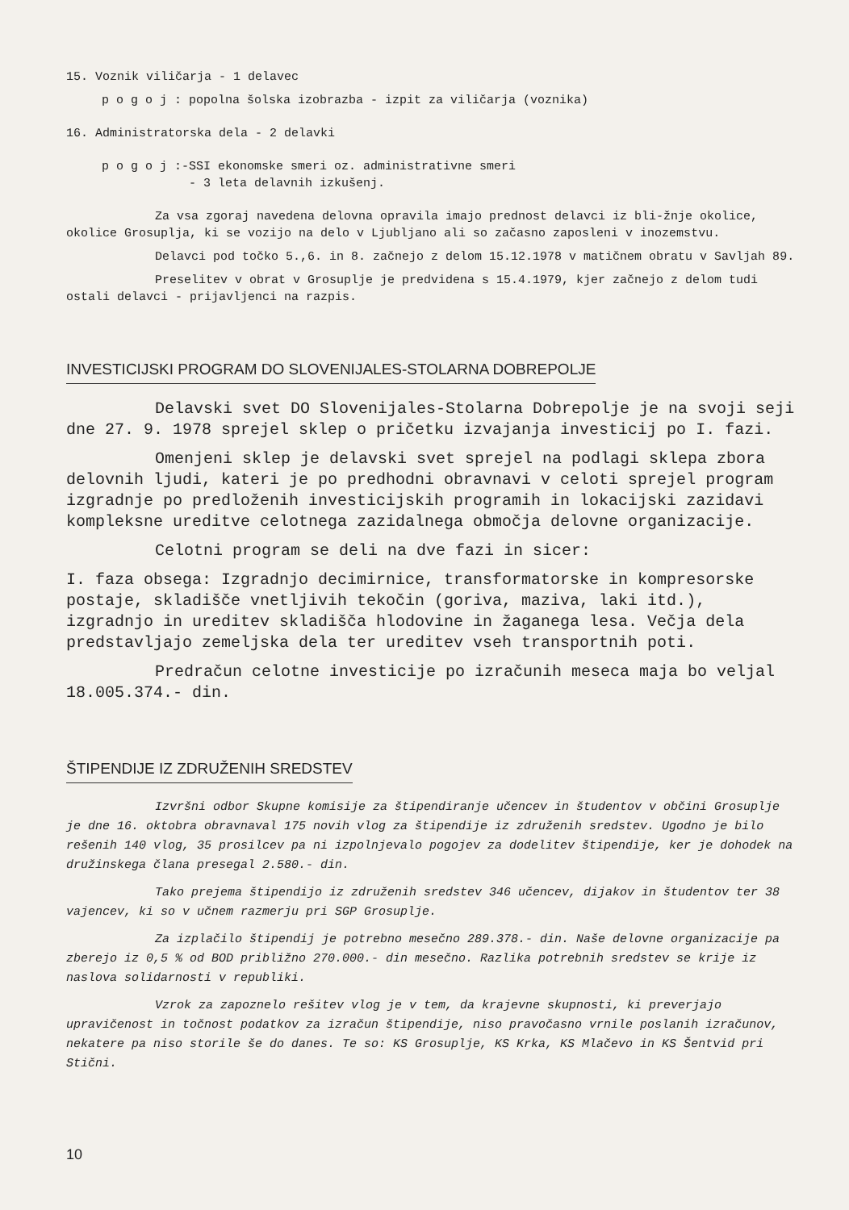15. Voznik viličarja - 1 delavec
p o g o j : popolna šolska izobrazba - izpit za viličarja (voznika)
16. Administratorska dela - 2 delavki
p o g o j :-SSI ekonomske smeri oz. administrativne smeri
- 3 leta delavnih izkušenj.
Za vsa zgoraj navedena delovna opravila imajo prednost delavci iz bli-žnje okolice, okolice Grosuplja, ki se vozijo na delo v Ljubljano ali so začasno zaposleni v inozemstvu.
Delavci pod točko 5.,6. in 8. začnejo z delom 15.12.1978 v matičnem obratu v Savljah 89.
Preselitev v obrat v Grosuplje je predvidena s 15.4.1979, kjer začnejo z delom tudi ostali delavci - prijavljenci na razpis.
INVESTICIJSKI PROGRAM DO SLOVENIJALES-STOLARNA DOBREPOLJE
Delavski svet DO Slovenijales-Stolarna Dobrepolje je na svoji seji dne 27. 9. 1978 sprejel sklep o pričetku izvajanja investicij po I. fazi.
Omenjeni sklep je delavski svet sprejel na podlagi sklepa zbora delovnih ljudi, kateri je po predhodni obravnavi v celoti sprejel program izgradnje po predloženih investicijskih programih in lokacijski zazidavi kompleksne ureditve celotnega zazidalnega območja delovne organizacije.
Celotni program se deli na dve fazi in sicer:
I. faza obsega: Izgradnjo decimirnice, transformatorske in kompresorske postaje, skladišče vnetljivih tekočin (goriva, maziva, laki itd.), izgradnjo in ureditev skladišča hlodovine in žaganega lesa. Večja dela predstavljajo zemeljska dela ter ureditev vseh transportnih poti.
Predračun celotne investicije po izračunih meseca maja bo veljal 18.005.374.- din.
ŠTIPENDIJE IZ ZDRUŽENIH SREDSTEV
Izvršni odbor Skupne komisije za štipendiranje učencev in študentov v občini Grosuplje je dne 16. oktobra obravnaval 175 novih vlog za štipendije iz združenih sredstev. Ugodno je bilo rešenih 140 vlog, 35 prosilcev pa ni izpolnjevalo pogojev za dodelitev štipendije, ker je dohodek na družinskega člana presegal 2.580.- din.
Tako prejema štipendijo iz združenih sredstev 346 učencev, dijakov in študentov ter 38 vajencev, ki so v učnem razmerju pri SGP Grosuplje.
Za izplačilo štipendij je potrebno mesečno 289.378.- din. Naše delovne organizacije pa zberejo iz 0,5 % od BOD približno 270.000.- din mesečno. Razlika potrebnih sredstev se krije iz naslova solidarnosti v republiki.
Vzrok za zapoznelo rešitev vlog je v tem, da krajevne skupnosti, ki preverjajo upravičenost in točnost podatkov za izračun štipendije, niso pravočasno vrnile poslanih izračunov, nekatere pa niso storile še do danes. Te so: KS Grosuplje, KS Krka, KS Mlačevo in KS Šentvid pri Stični.
10